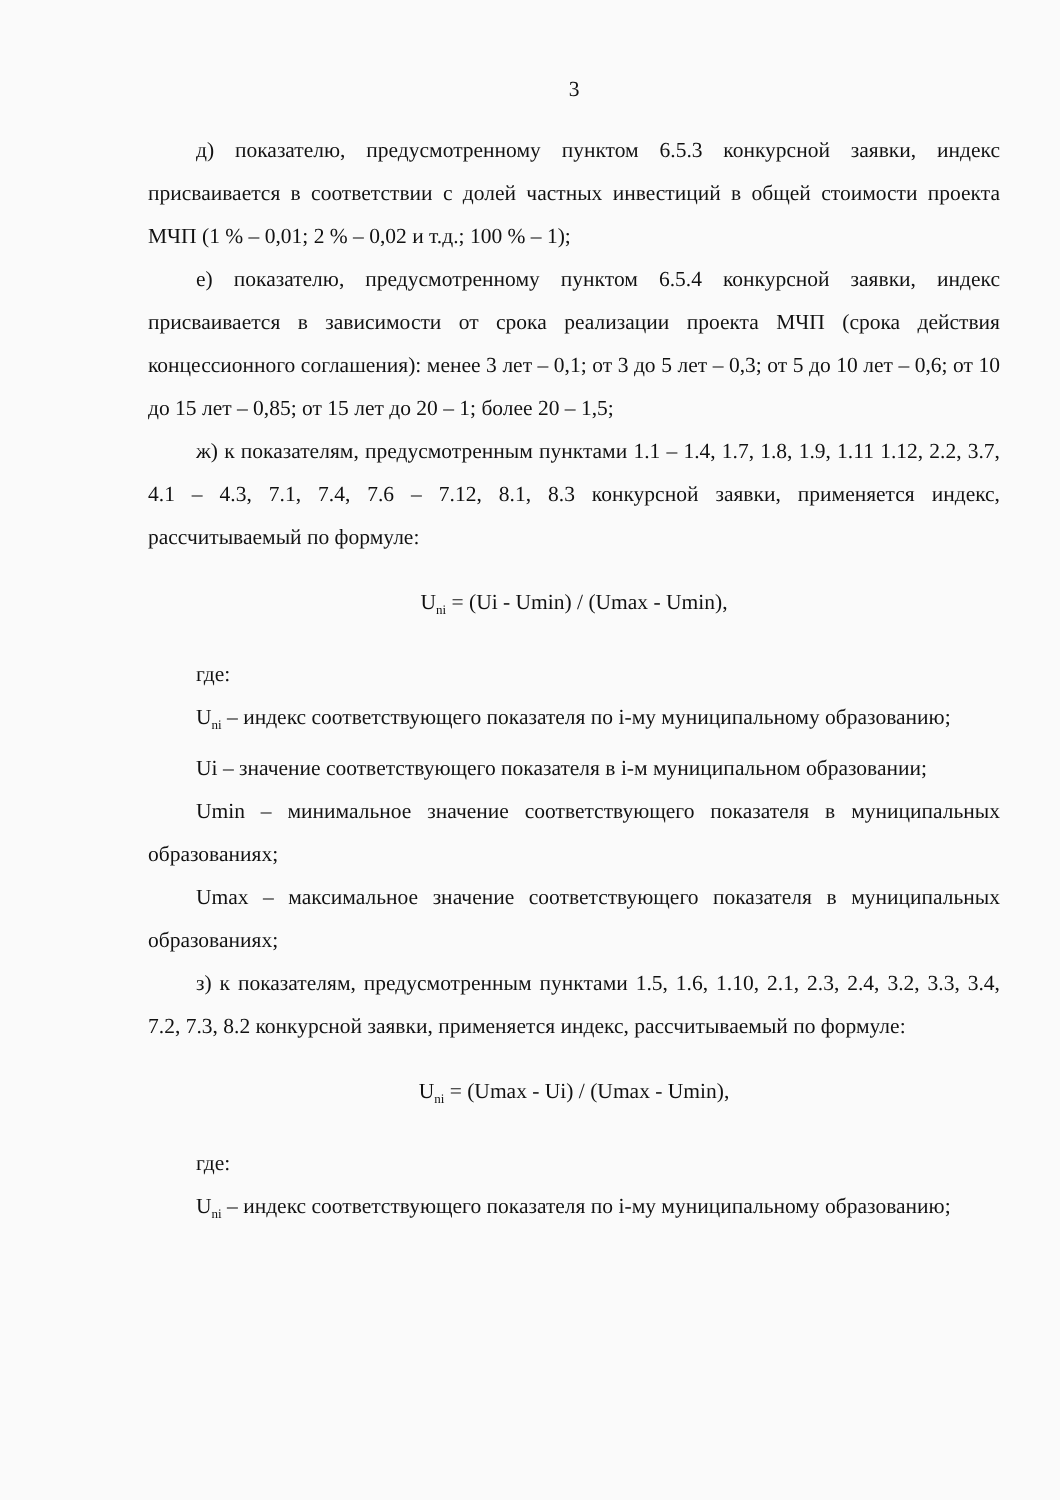3
д) показателю, предусмотренному пунктом 6.5.3 конкурсной заявки, индекс присваивается в соответствии с долей частных инвестиций в общей стоимости проекта МЧП (1 % – 0,01; 2 % – 0,02 и т.д.; 100 % – 1);
е) показателю, предусмотренному пунктом 6.5.4 конкурсной заявки, индекс присваивается в зависимости от срока реализации проекта МЧП (срока действия концессионного соглашения): менее 3 лет – 0,1; от 3 до 5 лет – 0,3; от 5 до 10 лет – 0,6; от 10 до 15 лет – 0,85; от 15 лет до 20 – 1; более 20 – 1,5;
ж) к показателям, предусмотренным пунктами 1.1 – 1.4, 1.7, 1.8, 1.9, 1.11 1.12, 2.2, 3.7, 4.1 – 4.3, 7.1, 7.4, 7.6 – 7.12, 8.1, 8.3 конкурсной заявки, применяется индекс, рассчитываемый по формуле:
U<sub>ni</sub> = (Ui - Umin) / (Umax - Umin),
где:
U<sub>ni</sub> – индекс соответствующего показателя по i-му муниципальному образованию;
Ui – значение соответствующего показателя в i-м муниципальном образовании;
Umin – минимальное значение соответствующего показателя в муниципальных образованиях;
Umax – максимальное значение соответствующего показателя в муниципальных образованиях;
з) к показателям, предусмотренным пунктами 1.5, 1.6, 1.10, 2.1, 2.3, 2.4, 3.2, 3.3, 3.4, 7.2, 7.3, 8.2 конкурсной заявки, применяется индекс, рассчитываемый по формуле:
U<sub>ni</sub> = (Umax - Ui) / (Umax - Umin),
где:
U<sub>ni</sub> – индекс соответствующего показателя по i-му муниципальному образованию;